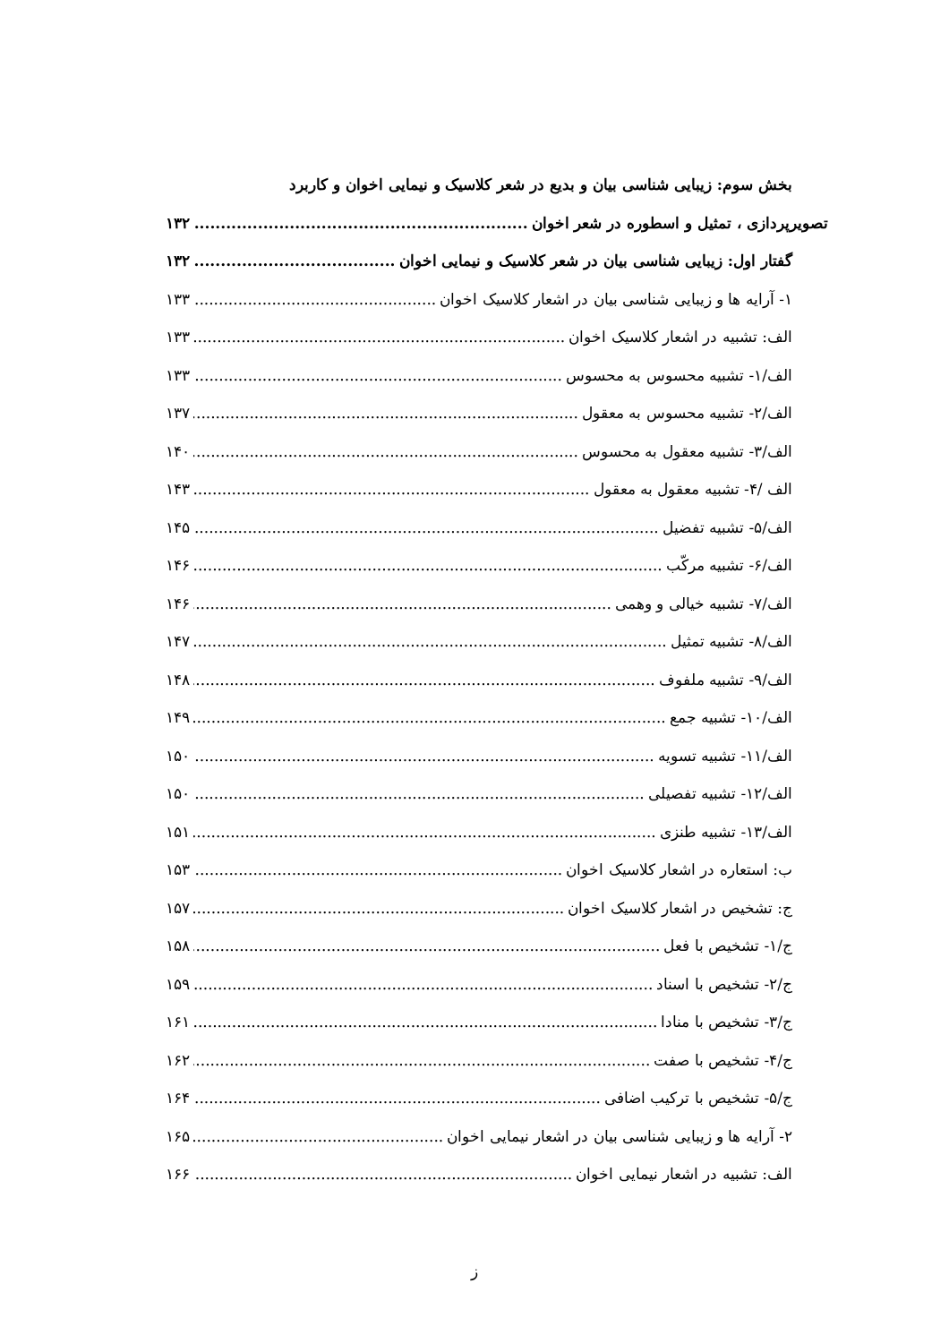بخش سوم: زیبایی شناسی بیان و بدیع در شعر کلاسیک و نیمایی اخوان و کاربرد
تصویرپردازی ، تمثیل و اسطوره در شعر اخوان ۱۳۲
گفتار اول: زیبایی شناسی بیان در شعر کلاسیک و نیمایی اخوان ۱۳۲
۱- آرایه ها و زیبایی شناسی بیان در اشعار کلاسیک اخوان ۱۳۳
الف: تشبیه در اشعار کلاسیک اخوان ۱۳۳
الف/۱- تشبیه محسوس به محسوس ۱۳۳
الف/۲- تشبیه محسوس به معقول ۱۳۷
الف/۳- تشبیه معقول به محسوس ۱۴۰
الف /۴- تشبیه معقول به معقول ۱۴۳
الف/۵- تشبیه تفضیل ۱۴۵
الف/۶- تشبیه مرکّب ۱۴۶
الف/۷- تشبیه خیالی و وهمی ۱۴۶
الف/۸- تشبیه تمثیل ۱۴۷
الف/۹- تشبیه ملفوف ۱۴۸
الف/۱۰- تشبیه جمع ۱۴۹
الف/۱۱- تشبیه تسویه ۱۵۰
الف/۱۲- تشبیه تفصیلی ۱۵۰
الف/۱۳- تشبیه طنزی ۱۵۱
ب: استعاره در اشعار کلاسیک اخوان ۱۵۳
ج: تشخیص در اشعار کلاسیک اخوان ۱۵۷
ج/۱- تشخیص با فعل ۱۵۸
ج/۲- تشخیص با اسناد ۱۵۹
ج/۳- تشخیص با منادا ۱۶۱
ج/۴- تشخیص با صفت ۱۶۲
ج/۵- تشخیص با ترکیب اضافی ۱۶۴
۲- آرایه ها و زیبایی شناسی بیان در اشعار نیمایی اخوان ۱۶۵
الف: تشبیه در اشعار نیمایی اخوان ۱۶۶
ز